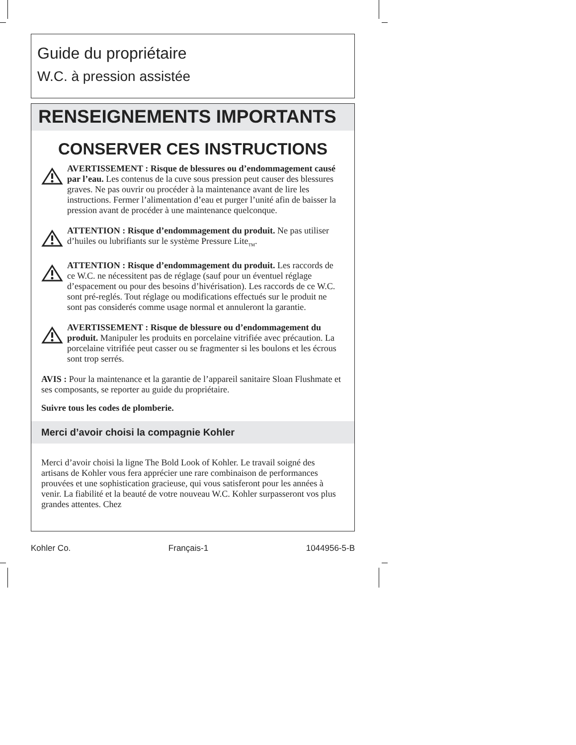Guide du propriétaire
W.C. à pression assistée
RENSEIGNEMENTS IMPORTANTS
CONSERVER CES INSTRUCTIONS
AVERTISSEMENT : Risque de blessures ou d’endommagement causé par l’eau. Les contenus de la cuve sous pression peut causer des blessures graves. Ne pas ouvrir ou procéder à la maintenance avant de lire les instructions. Fermer l’alimentation d’eau et purger l’unité afin de baisser la pression avant de procéder à une maintenance quelconque.
ATTENTION : Risque d’endommagement du produit. Ne pas utiliser d’huiles ou lubrifiants sur le système Pressure Lite<sub>TM</sub>.
ATTENTION : Risque d’endommagement du produit. Les raccords de ce W.C. ne nécessitent pas de réglage (sauf pour un éventuel réglage d’espacement ou pour des besoins d’hivérisation). Les raccords de ce W.C. sont pré-reglés. Tout réglage ou modifications effectués sur le produit ne sont pas considerés comme usage normal et annuleront la garantie.
AVERTISSEMENT : Risque de blessure ou d’endommagement du produit. Manipuler les produits en porcelaine vitrifiée avec précaution. La porcelaine vitrifiée peut casser ou se fragmenter si les boulons et les écrous sont trop serrés.
AVIS : Pour la maintenance et la garantie de l’appareil sanitaire Sloan Flushmate et ses composants, se reporter au guide du propriétaire.
Suivre tous les codes de plomberie.
Merci d’avoir choisi la compagnie Kohler
Merci d’avoir choisi la ligne The Bold Look of Kohler. Le travail soigné des artisans de Kohler vous fera apprécier une rare combinaison de performances prouvées et une sophistication gracieuse, qui vous satisferont pour les années à venir. La fiabilité et la beauté de votre nouveau W.C. Kohler surpasseront vos plus grandes attentes. Chez
Kohler Co. Français-1 1044956-5-B